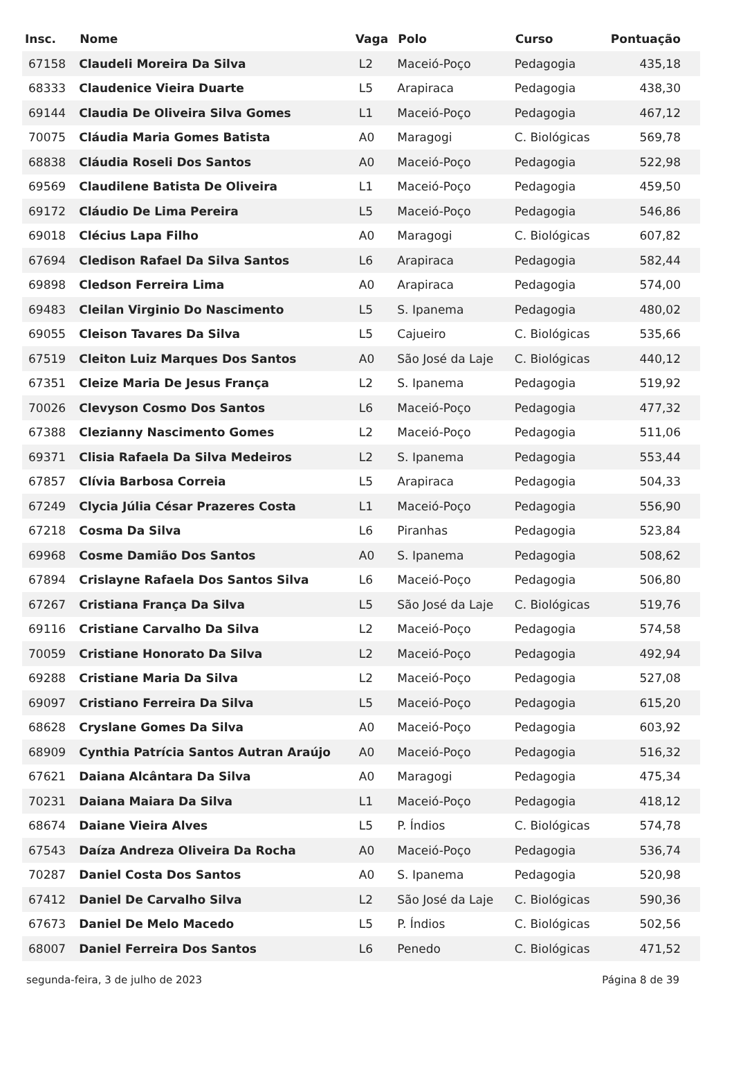| Insc. | Nome | Vaga | Polo | Curso | Pontuação |
| --- | --- | --- | --- | --- | --- |
| 67158 | Claudeli Moreira Da Silva | L2 | Maceió-Poço | Pedagogia | 435,18 |
| 68333 | Claudenice Vieira Duarte | L5 | Arapiraca | Pedagogia | 438,30 |
| 69144 | Claudia De Oliveira Silva Gomes | L1 | Maceió-Poço | Pedagogia | 467,12 |
| 70075 | Cláudia Maria Gomes Batista | A0 | Maragogi | C. Biológicas | 569,78 |
| 68838 | Cláudia Roseli Dos Santos | A0 | Maceió-Poço | Pedagogia | 522,98 |
| 69569 | Claudilene Batista De Oliveira | L1 | Maceió-Poço | Pedagogia | 459,50 |
| 69172 | Cláudio De Lima Pereira | L5 | Maceió-Poço | Pedagogia | 546,86 |
| 69018 | Clécius Lapa Filho | A0 | Maragogi | C. Biológicas | 607,82 |
| 67694 | Cledison Rafael Da Silva Santos | L6 | Arapiraca | Pedagogia | 582,44 |
| 69898 | Cledson Ferreira Lima | A0 | Arapiraca | Pedagogia | 574,00 |
| 69483 | Cleilan Virginio Do Nascimento | L5 | S. Ipanema | Pedagogia | 480,02 |
| 69055 | Cleison Tavares Da Silva | L5 | Cajueiro | C. Biológicas | 535,66 |
| 67519 | Cleiton Luiz Marques Dos Santos | A0 | São José da Laje | C. Biológicas | 440,12 |
| 67351 | Cleize Maria De Jesus França | L2 | S. Ipanema | Pedagogia | 519,92 |
| 70026 | Clevyson Cosmo Dos Santos | L6 | Maceió-Poço | Pedagogia | 477,32 |
| 67388 | Clezianny Nascimento Gomes | L2 | Maceió-Poço | Pedagogia | 511,06 |
| 69371 | Clisia Rafaela Da Silva Medeiros | L2 | S. Ipanema | Pedagogia | 553,44 |
| 67857 | Clívia Barbosa Correia | L5 | Arapiraca | Pedagogia | 504,33 |
| 67249 | Clycia Júlia César Prazeres Costa | L1 | Maceió-Poço | Pedagogia | 556,90 |
| 67218 | Cosma Da Silva | L6 | Piranhas | Pedagogia | 523,84 |
| 69968 | Cosme Damião Dos Santos | A0 | S. Ipanema | Pedagogia | 508,62 |
| 67894 | Crislayne Rafaela Dos Santos Silva | L6 | Maceió-Poço | Pedagogia | 506,80 |
| 67267 | Cristiana França Da Silva | L5 | São José da Laje | C. Biológicas | 519,76 |
| 69116 | Cristiane Carvalho Da Silva | L2 | Maceió-Poço | Pedagogia | 574,58 |
| 70059 | Cristiane Honorato Da Silva | L2 | Maceió-Poço | Pedagogia | 492,94 |
| 69288 | Cristiane Maria Da Silva | L2 | Maceió-Poço | Pedagogia | 527,08 |
| 69097 | Cristiano Ferreira Da Silva | L5 | Maceió-Poço | Pedagogia | 615,20 |
| 68628 | Cryslane Gomes Da Silva | A0 | Maceió-Poço | Pedagogia | 603,92 |
| 68909 | Cynthia Patrícia Santos Autran Araújo | A0 | Maceió-Poço | Pedagogia | 516,32 |
| 67621 | Daiana Alcântara Da Silva | A0 | Maragogi | Pedagogia | 475,34 |
| 70231 | Daiana Maiara Da Silva | L1 | Maceió-Poço | Pedagogia | 418,12 |
| 68674 | Daiane Vieira Alves | L5 | P. Índios | C. Biológicas | 574,78 |
| 67543 | Daíza Andreza Oliveira Da Rocha | A0 | Maceió-Poço | Pedagogia | 536,74 |
| 70287 | Daniel Costa Dos Santos | A0 | S. Ipanema | Pedagogia | 520,98 |
| 67412 | Daniel De Carvalho Silva | L2 | São José da Laje | C. Biológicas | 590,36 |
| 67673 | Daniel De Melo Macedo | L5 | P. Índios | C. Biológicas | 502,56 |
| 68007 | Daniel Ferreira Dos Santos | L6 | Penedo | C. Biológicas | 471,52 |
segunda-feira, 3 de julho de 2023 Página 8 de 39